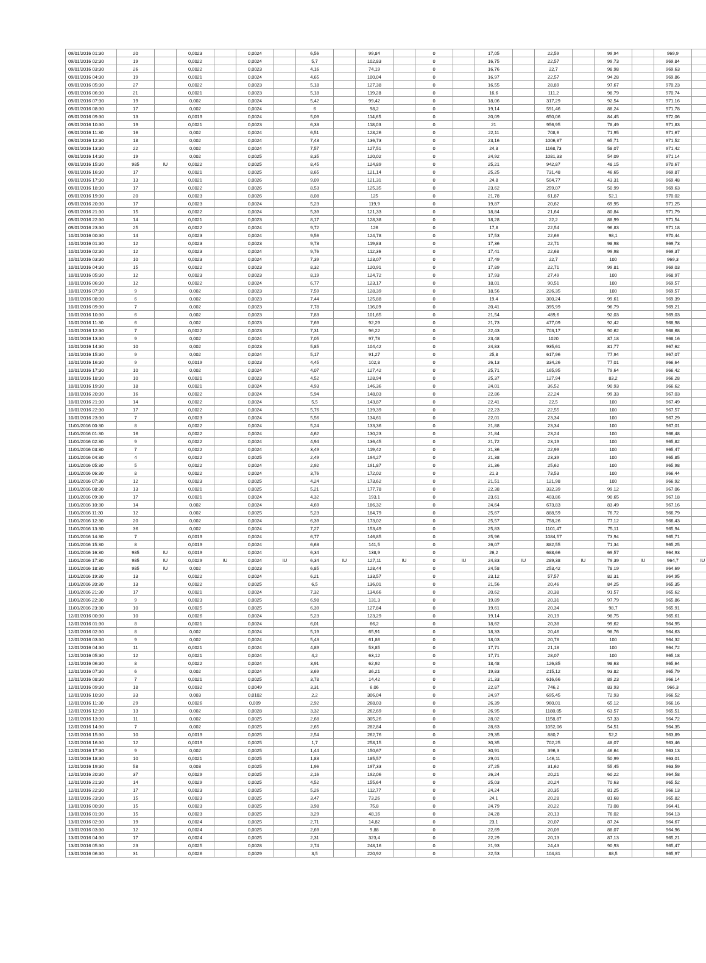| 09/01/2016 01:30 | 20 | | 0,0023 | | 0,0024 | | 6,56 | | 99,84 | | 0 | | 17,05 | | 22,59 | | 99,94 | | 969,9 | |
| 09/01/2016 02:30 | 19 | | 0,0022 | | 0,0024 | | 5,7 | | 102,83 | | 0 | | 16,75 | | 22,57 | | 99,73 | | 969,84 | |
| 09/01/2016 03:30 | 26 | | 0,0022 | | 0,0023 | | 4,16 | | 74,19 | | 0 | | 16,76 | | 22,7 | | 98,98 | | 969,63 | |
| 09/01/2016 04:30 | 19 | | 0,0021 | | 0,0024 | | 4,65 | | 100,04 | | 0 | | 16,97 | | 22,57 | | 94,28 | | 969,86 | |
| 09/01/2016 05:30 | 27 | | 0,0022 | | 0,0023 | | 5,18 | | 127,38 | | 0 | | 16,55 | | 28,89 | | 97,67 | | 970,23 | |
| 09/01/2016 06:30 | 21 | | 0,0021 | | 0,0023 | | 5,18 | | 119,28 | | 0 | | 16,6 | | 111,2 | | 98,79 | | 970,74 | |
| 09/01/2016 07:30 | 19 | | 0,002 | | 0,0024 | | 5,42 | | 99,42 | | 0 | | 18,06 | | 317,29 | | 92,54 | | 971,16 | |
| 09/01/2016 08:30 | 17 | | 0,002 | | 0,0024 | | 6 | | 98,2 | | 0 | | 19,14 | | 591,46 | | 88,24 | | 971,78 | |
| 09/01/2016 09:30 | 13 | | 0,0019 | | 0,0024 | | 5,09 | | 114,65 | | 0 | | 20,09 | | 650,06 | | 84,45 | | 972,06 | |
| 09/01/2016 10:30 | 19 | | 0,0021 | | 0,0023 | | 6,33 | | 118,03 | | 0 | | 21 | | 956,95 | | 78,49 | | 971,83 | |
| 09/01/2016 11:30 | 16 | | 0,002 | | 0,0024 | | 6,51 | | 128,26 | | 0 | | 22,11 | | 708,6 | | 71,95 | | 971,67 | |
| 09/01/2016 12:30 | 18 | | 0,002 | | 0,0024 | | 7,43 | | 136,73 | | 0 | | 23,16 | | 1006,87 | | 65,71 | | 971,52 | |
| 09/01/2016 13:30 | 22 | | 0,002 | | 0,0024 | | 7,57 | | 127,51 | | 0 | | 24,3 | | 1168,73 | | 58,07 | | 971,42 | |
| 09/01/2016 14:30 | 19 | | 0,002 | | 0,0025 | | 8,35 | | 120,02 | | 0 | | 24,92 | | 1081,33 | | 54,09 | | 971,14 | |
| 09/01/2016 15:30 | 985 | IU | 0,0022 | | 0,0025 | | 8,45 | | 124,89 | | 0 | | 25,21 | | 942,87 | | 48,15 | | 970,67 | |
| 09/01/2016 16:30 | 17 | | 0,0021 | | 0,0025 | | 8,65 | | 121,14 | | 0 | | 25,25 | | 731,48 | | 46,65 | | 969,87 | |
| 09/01/2016 17:30 | 13 | | 0,0021 | | 0,0026 | | 9,09 | | 121,31 | | 0 | | 24,8 | | 504,77 | | 43,31 | | 969,48 | |
| 09/01/2016 18:30 | 17 | | 0,0022 | | 0,0026 | | 8,53 | | 125,35 | | 0 | | 23,62 | | 259,07 | | 50,99 | | 969,63 | |
| 09/01/2016 19:30 | 20 | | 0,0023 | | 0,0026 | | 8,08 | | 125 | | 0 | | 21,78 | | 61,87 | | 52,1 | | 970,02 | |
| 09/01/2016 20:30 | 17 | | 0,0023 | | 0,0024 | | 5,23 | | 119,9 | | 0 | | 19,87 | | 20,62 | | 69,95 | | 971,25 | |
| 09/01/2016 21:30 | 15 | | 0,0022 | | 0,0024 | | 5,39 | | 121,33 | | 0 | | 18,84 | | 21,64 | | 80,84 | | 971,79 | |
| 09/01/2016 22:30 | 14 | | 0,0021 | | 0,0023 | | 8,17 | | 128,38 | | 0 | | 18,28 | | 22,2 | | 88,99 | | 971,54 | |
| 09/01/2016 23:30 | 25 | | 0,0022 | | 0,0024 | | 9,72 | | 126 | | 0 | | 17,8 | | 22,54 | | 96,83 | | 971,18 | |
| 10/01/2016 00:30 | 14 | | 0,0023 | | 0,0024 | | 9,56 | | 124,78 | | 0 | | 17,53 | | 22,66 | | 98,1 | | 970,44 | |
| 10/01/2016 01:30 | 12 | | 0,0023 | | 0,0023 | | 9,73 | | 119,83 | | 0 | | 17,36 | | 22,71 | | 98,98 | | 969,73 | |
| 10/01/2016 02:30 | 12 | | 0,0023 | | 0,0024 | | 9,76 | | 112,36 | | 0 | | 17,41 | | 22,68 | | 99,98 | | 969,37 | |
| 10/01/2016 03:30 | 10 | | 0,0023 | | 0,0024 | | 7,39 | | 123,07 | | 0 | | 17,49 | | 22,7 | | 100 | | 969,3 | |
| 10/01/2016 04:30 | 15 | | 0,0022 | | 0,0023 | | 8,32 | | 120,91 | | 0 | | 17,89 | | 22,71 | | 99,81 | | 969,03 | |
| 10/01/2016 05:30 | 12 | | 0,0023 | | 0,0023 | | 8,19 | | 124,72 | | 0 | | 17,93 | | 27,49 | | 100 | | 968,97 | |
| 10/01/2016 06:30 | 12 | | 0,0022 | | 0,0024 | | 6,77 | | 123,17 | | 0 | | 18,01 | | 90,51 | | 100 | | 969,57 | |
| 10/01/2016 07:30 | 9 | | 0,002 | | 0,0023 | | 7,59 | | 128,39 | | 0 | | 18,56 | | 226,35 | | 100 | | 969,57 | |
| 10/01/2016 08:30 | 6 | | 0,002 | | 0,0023 | | 7,44 | | 125,88 | | 0 | | 19,4 | | 300,24 | | 99,61 | | 969,39 | |
| 10/01/2016 09:30 | 7 | | 0,002 | | 0,0023 | | 7,78 | | 116,09 | | 0 | | 20,41 | | 395,99 | | 96,79 | | 969,21 | |
| 10/01/2016 10:30 | 6 | | 0,002 | | 0,0023 | | 7,83 | | 101,65 | | 0 | | 21,54 | | 489,6 | | 92,03 | | 969,03 | |
| 10/01/2016 11:30 | 6 | | 0,002 | | 0,0023 | | 7,69 | | 92,29 | | 0 | | 21,73 | | 477,09 | | 92,42 | | 968,98 | |
| 10/01/2016 12:30 | 7 | | 0,0022 | | 0,0023 | | 7,31 | | 96,22 | | 0 | | 22,43 | | 703,17 | | 90,62 | | 968,68 | |
| 10/01/2016 13:30 | 9 | | 0,002 | | 0,0024 | | 7,05 | | 97,78 | | 0 | | 23,48 | | 1020 | | 87,18 | | 968,16 | |
| 10/01/2016 14:30 | 10 | | 0,002 | | 0,0023 | | 5,85 | | 104,42 | | 0 | | 24,83 | | 935,61 | | 81,77 | | 967,62 | |
| 10/01/2016 15:30 | 9 | | 0,002 | | 0,0024 | | 5,17 | | 91,27 | | 0 | | 25,8 | | 617,96 | | 77,94 | | 967,07 | |
| 10/01/2016 16:30 | 9 | | 0,0019 | | 0,0023 | | 4,45 | | 102,8 | | 0 | | 26,13 | | 334,26 | | 77,01 | | 966,64 | |
| 10/01/2016 17:30 | 10 | | 0,002 | | 0,0024 | | 4,07 | | 127,42 | | 0 | | 25,71 | | 165,95 | | 79,64 | | 966,42 | |
| 10/01/2016 18:30 | 10 | | 0,0021 | | 0,0023 | | 4,52 | | 128,94 | | 0 | | 25,37 | | 127,94 | | 83,2 | | 966,28 | |
| 10/01/2016 19:30 | 18 | | 0,0021 | | 0,0024 | | 4,93 | | 146,36 | | 0 | | 24,01 | | 36,52 | | 90,93 | | 966,62 | |
| 10/01/2016 20:30 | 16 | | 0,0022 | | 0,0024 | | 5,94 | | 148,03 | | 0 | | 22,86 | | 22,24 | | 99,33 | | 967,03 | |
| 10/01/2016 21:30 | 14 | | 0,0022 | | 0,0024 | | 5,5 | | 143,87 | | 0 | | 22,41 | | 22,5 | | 100 | | 967,49 | |
| 10/01/2016 22:30 | 17 | | 0,0022 | | 0,0024 | | 5,76 | | 139,39 | | 0 | | 22,23 | | 22,55 | | 100 | | 967,57 | |
| 10/01/2016 23:30 | 7 | | 0,0023 | | 0,0024 | | 5,56 | | 134,61 | | 0 | | 22,01 | | 23,34 | | 100 | | 967,29 | |
| 11/01/2016 00:30 | 8 | | 0,0022 | | 0,0024 | | 5,24 | | 133,36 | | 0 | | 21,88 | | 23,34 | | 100 | | 967,01 | |
| 11/01/2016 01:30 | 16 | | 0,0022 | | 0,0024 | | 4,62 | | 130,23 | | 0 | | 21,84 | | 23,24 | | 100 | | 966,48 | |
| 11/01/2016 02:30 | 9 | | 0,0022 | | 0,0024 | | 4,94 | | 136,45 | | 0 | | 21,72 | | 23,19 | | 100 | | 965,82 | |
| 11/01/2016 03:30 | 7 | | 0,0022 | | 0,0024 | | 3,49 | | 119,42 | | 0 | | 21,36 | | 22,99 | | 100 | | 965,47 | |
| 11/01/2016 04:30 | 4 | | 0,0022 | | 0,0025 | | 2,49 | | 194,27 | | 0 | | 21,38 | | 23,39 | | 100 | | 965,85 | |
| 11/01/2016 05:30 | 5 | | 0,0022 | | 0,0024 | | 2,92 | | 191,87 | | 0 | | 21,36 | | 25,62 | | 100 | | 965,98 | |
| 11/01/2016 06:30 | 8 | | 0,0022 | | 0,0024 | | 3,76 | | 172,02 | | 0 | | 21,3 | | 73,53 | | 100 | | 966,44 | |
| 11/01/2016 07:30 | 12 | | 0,0023 | | 0,0025 | | 4,24 | | 173,62 | | 0 | | 21,51 | | 121,98 | | 100 | | 966,92 | |
| 11/01/2016 08:30 | 13 | | 0,0021 | | 0,0025 | | 5,21 | | 177,78 | | 0 | | 22,38 | | 332,39 | | 99,12 | | 967,06 | |
| 11/01/2016 09:30 | 17 | | 0,0021 | | 0,0024 | | 4,32 | | 193,1 | | 0 | | 23,61 | | 403,86 | | 90,65 | | 967,18 | |
| 11/01/2016 10:30 | 14 | | 0,002 | | 0,0024 | | 4,69 | | 186,32 | | 0 | | 24,64 | | 673,83 | | 83,49 | | 967,16 | |
| 11/01/2016 11:30 | 12 | | 0,002 | | 0,0025 | | 5,23 | | 184,79 | | 0 | | 25,67 | | 888,59 | | 76,72 | | 966,79 | |
| 11/01/2016 12:30 | 20 | | 0,002 | | 0,0024 | | 6,39 | | 173,02 | | 0 | | 25,57 | | 758,26 | | 77,12 | | 966,43 | |
| 11/01/2016 13:30 | 36 | | 0,002 | | 0,0024 | | 7,27 | | 153,49 | | 0 | | 25,83 | | 1101,47 | | 75,11 | | 965,94 | |
| 11/01/2016 14:30 | 7 | | 0,0019 | | 0,0024 | | 6,77 | | 146,85 | | 0 | | 25,96 | | 1084,57 | | 73,94 | | 965,71 | |
| 11/01/2016 15:30 | 8 | | 0,0019 | | 0,0024 | | 6,63 | | 141,5 | | 0 | | 26,07 | | 882,55 | | 71,34 | | 965,25 | |
| 11/01/2016 16:30 | 985 | IU | 0,0019 | | 0,0024 | | 6,34 | | 138,9 | | 0 | | 26,2 | | 688,66 | | 69,57 | | 964,93 | |
| 11/01/2016 17:30 | 985 | IU | 0,0029 | IU | 0,0024 | IU | 6,34 | IU | 127,11 | IU | 0 | IU | 24,83 | IU | 289,38 | IU | 79,39 | IU | 964,7 | IU |
| 11/01/2016 18:30 | 985 | IU | 0,002 | | 0,0023 | | 6,85 | | 128,44 | | 0 | | 24,58 | | 253,42 | | 78,19 | | 964,69 | |
| 11/01/2016 19:30 | 13 | | 0,0022 | | 0,0024 | | 6,21 | | 133,57 | | 0 | | 23,12 | | 57,57 | | 82,31 | | 964,95 | |
| 11/01/2016 20:30 | 13 | | 0,0022 | | 0,0025 | | 6,5 | | 136,01 | | 0 | | 21,56 | | 20,46 | | 84,25 | | 965,35 | |
| 11/01/2016 21:30 | 17 | | 0,0021 | | 0,0024 | | 7,32 | | 134,66 | | 0 | | 20,62 | | 20,38 | | 91,57 | | 965,62 | |
| 11/01/2016 22:30 | 9 | | 0,0023 | | 0,0025 | | 6,98 | | 131,3 | | 0 | | 19,89 | | 20,31 | | 97,79 | | 965,86 | |
| 11/01/2016 23:30 | 10 | | 0,0025 | | 0,0025 | | 6,39 | | 127,84 | | 0 | | 19,61 | | 20,34 | | 98,7 | | 965,91 | |
| 12/01/2016 00:30 | 10 | | 0,0026 | | 0,0024 | | 5,23 | | 123,29 | | 0 | | 19,14 | | 20,19 | | 98,75 | | 965,61 | |
| 12/01/2016 01:30 | 8 | | 0,0021 | | 0,0024 | | 6,01 | | 66,2 | | 0 | | 18,62 | | 20,38 | | 99,62 | | 964,95 | |
| 12/01/2016 02:30 | 8 | | 0,002 | | 0,0024 | | 5,19 | | 65,91 | | 0 | | 18,33 | | 20,46 | | 98,76 | | 964,63 | |
| 12/01/2016 03:30 | 9 | | 0,002 | | 0,0024 | | 5,43 | | 61,86 | | 0 | | 18,03 | | 20,78 | | 100 | | 964,32 | |
| 12/01/2016 04:30 | 11 | | 0,0021 | | 0,0024 | | 4,89 | | 53,85 | | 0 | | 17,71 | | 21,18 | | 100 | | 964,72 | |
| 12/01/2016 05:30 | 12 | | 0,0021 | | 0,0024 | | 4,2 | | 63,12 | | 0 | | 17,71 | | 28,07 | | 100 | | 965,18 | |
| 12/01/2016 06:30 | 8 | | 0,0022 | | 0,0024 | | 3,91 | | 62,92 | | 0 | | 18,48 | | 126,85 | | 98,63 | | 965,64 | |
| 12/01/2016 07:30 | 6 | | 0,002 | | 0,0024 | | 3,69 | | 36,21 | | 0 | | 19,83 | | 215,12 | | 93,82 | | 965,79 | |
| 12/01/2016 08:30 | 7 | | 0,0021 | | 0,0025 | | 3,78 | | 14,42 | | 0 | | 21,33 | | 616,66 | | 89,23 | | 966,14 | |
| 12/01/2016 09:30 | 18 | | 0,0032 | | 0,0049 | | 3,31 | | 6,06 | | 0 | | 22,87 | | 746,2 | | 83,93 | | 966,3 | |
| 12/01/2016 10:30 | 33 | | 0,003 | | 0,0102 | | 2,2 | | 306,04 | | 0 | | 24,97 | | 695,45 | | 72,93 | | 966,52 | |
| 12/01/2016 11:30 | 29 | | 0,0026 | | 0,009 | | 2,92 | | 268,03 | | 0 | | 26,39 | | 960,01 | | 65,12 | | 966,16 | |
| 12/01/2016 12:30 | 13 | | 0,002 | | 0,0028 | | 3,32 | | 262,69 | | 0 | | 26,95 | | 1180,05 | | 63,57 | | 965,51 | |
| 12/01/2016 13:30 | 11 | | 0,002 | | 0,0025 | | 2,68 | | 305,26 | | 0 | | 28,02 | | 1158,87 | | 57,33 | | 964,72 | |
| 12/01/2016 14:30 | 7 | | 0,002 | | 0,0025 | | 2,65 | | 282,84 | | 0 | | 28,63 | | 1052,06 | | 54,51 | | 964,35 | |
| 12/01/2016 15:30 | 10 | | 0,0019 | | 0,0025 | | 2,54 | | 262,76 | | 0 | | 29,35 | | 880,7 | | 52,2 | | 963,89 | |
| 12/01/2016 16:30 | 12 | | 0,0019 | | 0,0025 | | 1,7 | | 258,15 | | 0 | | 30,35 | | 702,25 | | 48,07 | | 963,46 | |
| 12/01/2016 17:30 | 9 | | 0,002 | | 0,0025 | | 1,44 | | 150,67 | | 0 | | 30,91 | | 396,3 | | 46,64 | | 963,13 | |
| 12/01/2016 18:30 | 10 | | 0,0021 | | 0,0025 | | 1,83 | | 185,57 | | 0 | | 29,01 | | 146,11 | | 50,99 | | 963,01 | |
| 12/01/2016 19:30 | 58 | | 0,003 | | 0,0025 | | 1,96 | | 197,33 | | 0 | | 27,25 | | 31,62 | | 55,45 | | 963,59 | |
| 12/01/2016 20:30 | 37 | | 0,0029 | | 0,0025 | | 2,16 | | 192,06 | | 0 | | 26,24 | | 20,21 | | 60,22 | | 964,58 | |
| 12/01/2016 21:30 | 14 | | 0,0029 | | 0,0025 | | 4,52 | | 155,64 | | 0 | | 25,03 | | 20,24 | | 70,63 | | 965,52 | |
| 12/01/2016 22:30 | 17 | | 0,0023 | | 0,0025 | | 5,26 | | 112,77 | | 0 | | 24,24 | | 20,35 | | 81,25 | | 966,13 | |
| 12/01/2016 23:30 | 15 | | 0,0023 | | 0,0025 | | 3,47 | | 73,26 | | 0 | | 24,1 | | 20,28 | | 81,68 | | 965,82 | |
| 13/01/2016 00:30 | 15 | | 0,0023 | | 0,0025 | | 3,98 | | 75,8 | | 0 | | 24,79 | | 20,22 | | 73,08 | | 964,41 | |
| 13/01/2016 01:30 | 15 | | 0,0023 | | 0,0025 | | 3,29 | | 48,16 | | 0 | | 24,28 | | 20,13 | | 76,02 | | 964,13 | |
| 13/01/2016 02:30 | 19 | | 0,0024 | | 0,0025 | | 2,71 | | 14,82 | | 0 | | 23,1 | | 20,07 | | 87,24 | | 964,67 | |
| 13/01/2016 03:30 | 12 | | 0,0024 | | 0,0025 | | 2,69 | | 9,88 | | 0 | | 22,69 | | 20,09 | | 88,07 | | 964,96 | |
| 13/01/2016 04:30 | 17 | | 0,0024 | | 0,0025 | | 2,31 | | 323,4 | | 0 | | 22,29 | | 20,13 | | 87,13 | | 965,21 | |
| 13/01/2016 05:30 | 23 | | 0,0025 | | 0,0028 | | 2,74 | | 248,16 | | 0 | | 21,93 | | 24,43 | | 90,93 | | 965,47 | |
| 13/01/2016 06:30 | 31 | | 0,0026 | | 0,0029 | | 3,5 | | 220,92 | | 0 | | 22,53 | | 104,81 | | 88,5 | | 965,97 | |